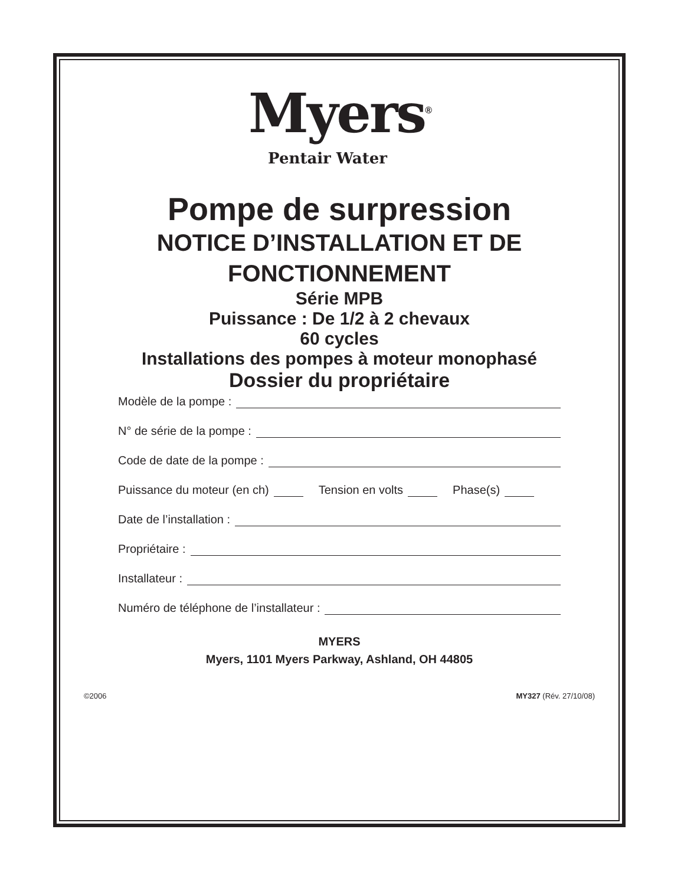Myers<sup>®</sup>
Pentair Water
Pompe de surpression
NOTICE D’INSTALLATION ET DE FONCTIONNEMENT
Série MPB
Puissance : De 1/2 à 2 chevaux
60 cycles
Installations des pompes à moteur monophasé
Dossier du propriétaire
Modèle de la pompe :
N° de série de la pompe :
Code de date de la pompe :
Puissance du moteur (en ch) Tension en volts Phase(s)
Date de l’installation :
Propriétaire :
Installateur :
Numéro de téléphone de l’installateur :
MYERS
Myers, 1101 Myers Parkway, Ashland, OH 44805
©2006 MY327 (Rév. 27/10/08)